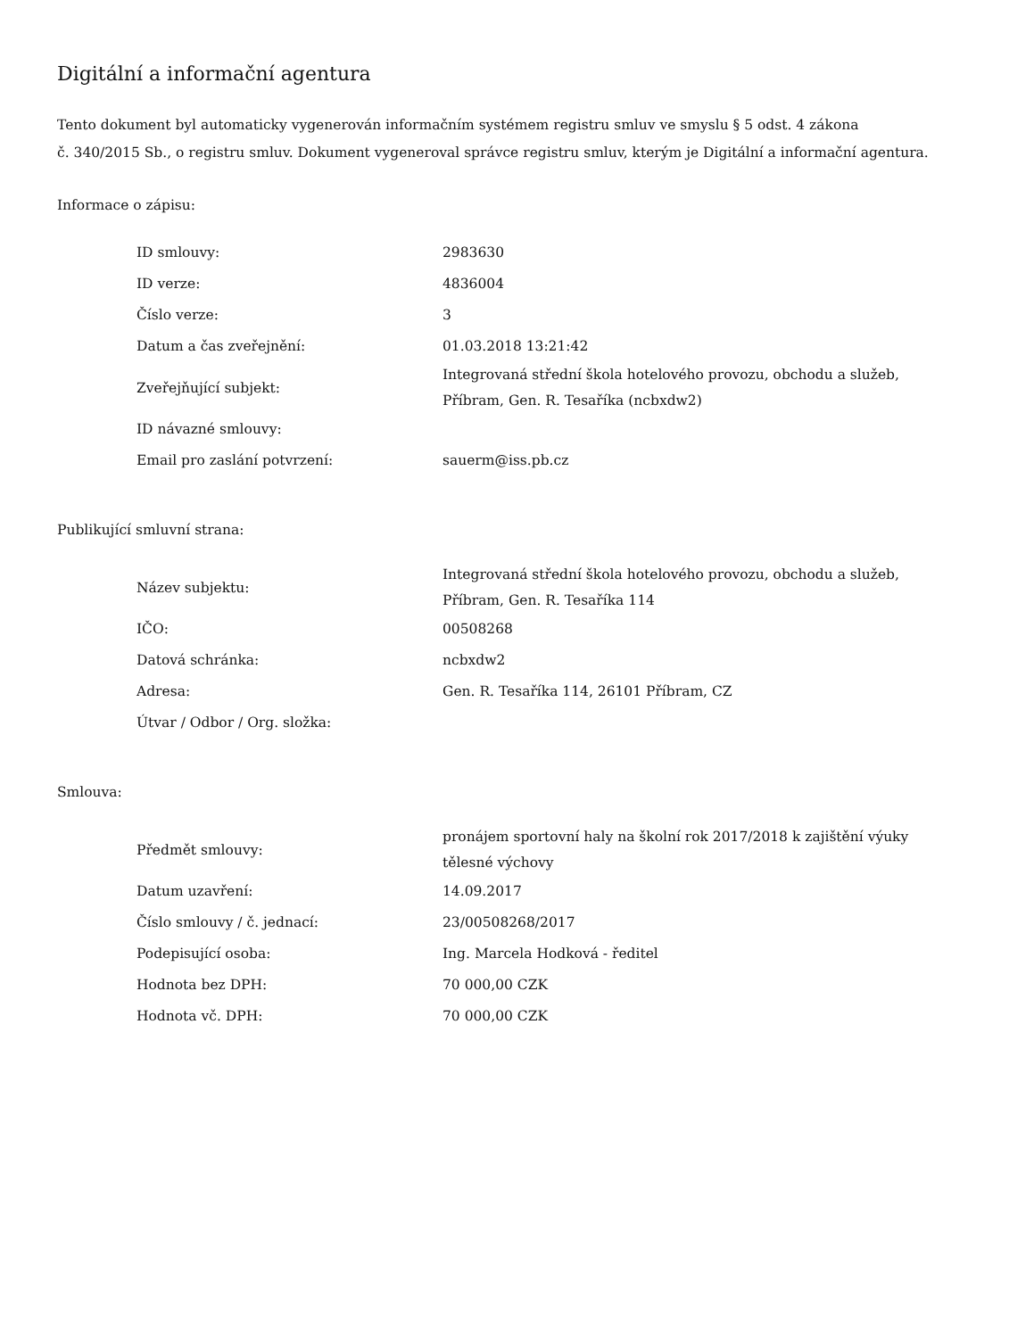Digitální a informační agentura
Tento dokument byl automaticky vygenerován informačním systémem registru smluv ve smyslu § 5 odst. 4 zákona
č. 340/2015 Sb., o registru smluv. Dokument vygeneroval správce registru smluv, kterým je Digitální a informační agentura.
Informace o zápisu:
| ID smlouvy: | 2983630 |
| ID verze: | 4836004 |
| Číslo verze: | 3 |
| Datum a čas zveřejnění: | 01.03.2018 13:21:42 |
| Zveřejňující subjekt: | Integrovaná střední škola hotelového provozu, obchodu a služeb, Příbram, Gen. R. Tesaříka (ncbxdw2) |
| ID návazné smlouvy: | |
| Email pro zaslání potvrzení: | sauerm@iss.pb.cz |
Publikující smluvní strana:
| Název subjektu: | Integrovaná střední škola hotelového provozu, obchodu a služeb, Příbram, Gen. R. Tesaříka 114 |
| IČO: | 00508268 |
| Datová schránka: | ncbxdw2 |
| Adresa: | Gen. R. Tesaříka 114, 26101 Příbram, CZ |
| Útvar / Odbor / Org. složka: | |
Smlouva:
| Předmět smlouvy: | pronájem sportovní haly na školní rok 2017/2018 k zajištění výuky tělesné výchovy |
| Datum uzavření: | 14.09.2017 |
| Číslo smlouvy / č. jednací: | 23/00508268/2017 |
| Podepisující osoba: | Ing. Marcela Hodková - ředitel |
| Hodnota bez DPH: | 70 000,00 CZK |
| Hodnota vč. DPH: | 70 000,00 CZK |